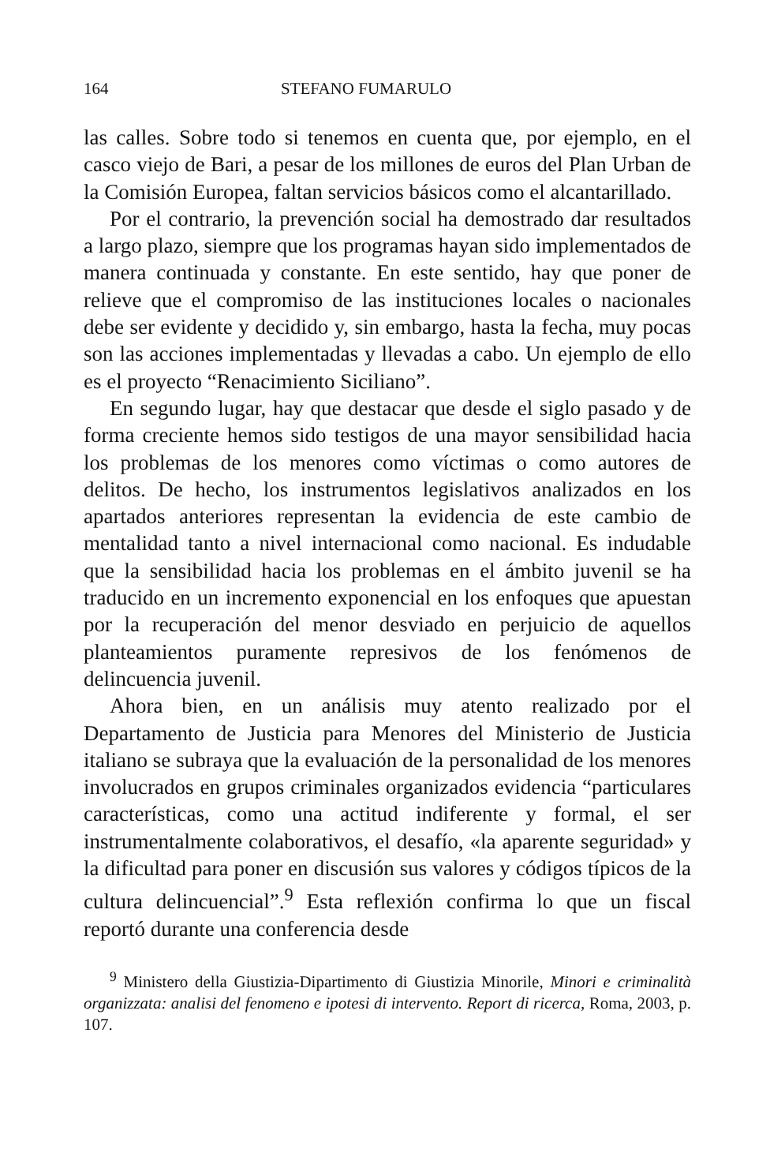164 STEFANO FUMARULO
las calles. Sobre todo si tenemos en cuenta que, por ejemplo, en el casco viejo de Bari, a pesar de los millones de euros del Plan Urban de la Comisión Europea, faltan servicios básicos como el alcantarillado.
Por el contrario, la prevención social ha demostrado dar resultados a largo plazo, siempre que los programas hayan sido implementados de manera continuada y constante. En este sentido, hay que poner de relieve que el compromiso de las instituciones locales o nacionales debe ser evidente y decidido y, sin embargo, hasta la fecha, muy pocas son las acciones implementadas y llevadas a cabo. Un ejemplo de ello es el proyecto “Renacimiento Siciliano”.
En segundo lugar, hay que destacar que desde el siglo pasado y de forma creciente hemos sido testigos de una mayor sensibilidad hacia los problemas de los menores como víctimas o como autores de delitos. De hecho, los instrumentos legislativos analizados en los apartados anteriores representan la evidencia de este cambio de mentalidad tanto a nivel internacional como nacional. Es indudable que la sensibilidad hacia los problemas en el ámbito juvenil se ha traducido en un incremento exponencial en los enfoques que apuestan por la recuperación del menor desviado en perjuicio de aquellos planteamientos puramente represivos de los fenómenos de delincuencia juvenil.
Ahora bien, en un análisis muy atento realizado por el Departamento de Justicia para Menores del Ministerio de Justicia italiano se subraya que la evaluación de la personalidad de los menores involucrados en grupos criminales organizados evidencia “particulares características, como una actitud indiferente y formal, el ser instrumentalmente colaborativos, el desafío, «la aparente seguridad» y la dificultad para poner en discusión sus valores y códigos típicos de la cultura delincuencial”.<sup>9</sup> Esta reflexión confirma lo que un fiscal reportó durante una conferencia desde
<sup>9</sup> Ministero della Giustizia-Dipartimento di Giustizia Minorile, Minori e criminalità organizzata: analisi del fenomeno e ipotesi di intervento. Report di ricerca, Roma, 2003, p. 107.